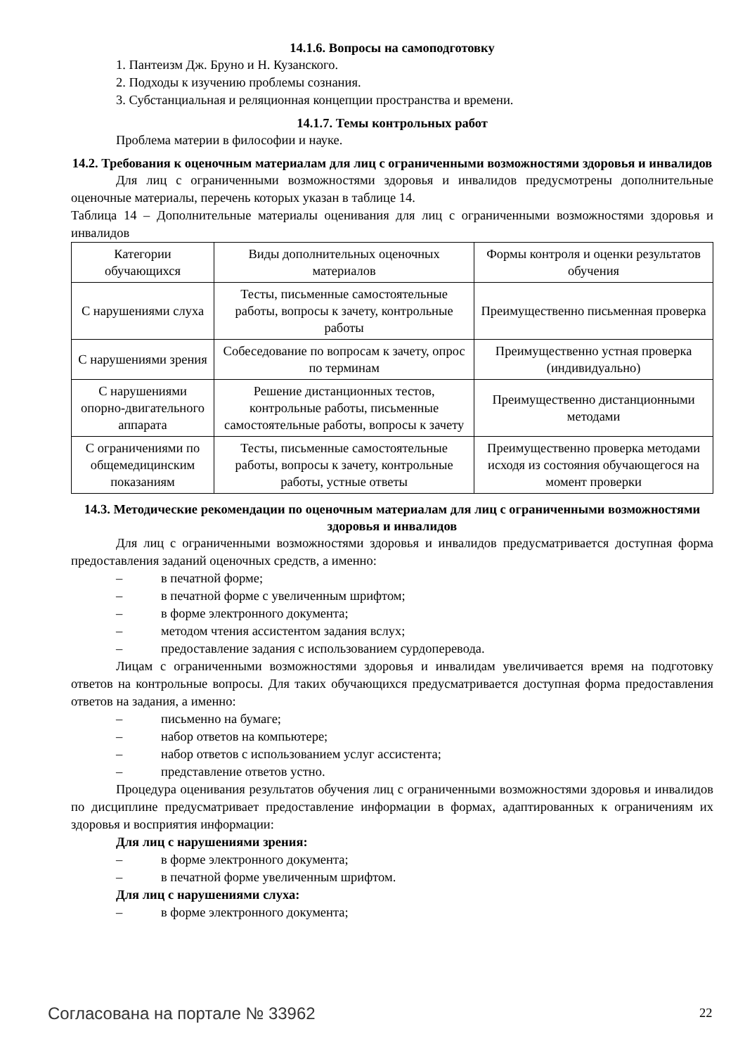14.1.6. Вопросы на самоподготовку
1. Пантеизм Дж. Бруно и Н. Кузанского.
2. Подходы к изучению проблемы сознания.
3. Субстанциальная и реляционная концепции пространства и времени.
14.1.7. Темы контрольных работ
Проблема материи в философии и науке.
14.2. Требования к оценочным материалам для лиц с ограниченными возможностями здоровья и инвалидов
Для лиц с ограниченными возможностями здоровья и инвалидов предусмотрены дополнительные оценочные материалы, перечень которых указан в таблице 14.
Таблица 14 – Дополнительные материалы оценивания для лиц с ограниченными возможностями здоровья и инвалидов
| Категории обучающихся | Виды дополнительных оценочных материалов | Формы контроля и оценки результатов обучения |
| С нарушениями слуха | Тесты, письменные самостоятельные работы, вопросы к зачету, контрольные работы | Преимущественно письменная проверка |
| С нарушениями зрения | Собеседование по вопросам к зачету, опрос по терминам | Преимущественно устная проверка (индивидуально) |
| С нарушениями опорно-двигательного аппарата | Решение дистанционных тестов, контрольные работы, письменные самостоятельные работы, вопросы к зачету | Преимущественно дистанционными методами |
| С ограничениями по общемедицинским показаниям | Тесты, письменные самостоятельные работы, вопросы к зачету, контрольные работы, устные ответы | Преимущественно проверка методами исходя из состояния обучающегося на момент проверки |
14.3. Методические рекомендации по оценочным материалам для лиц с ограниченными возможностями здоровья и инвалидов
Для лиц с ограниченными возможностями здоровья и инвалидов предусматривается доступная форма предоставления заданий оценочных средств, а именно:
– в печатной форме;
– в печатной форме с увеличенным шрифтом;
– в форме электронного документа;
– методом чтения ассистентом задания вслух;
– предоставление задания с использованием сурдоперевода.
Лицам с ограниченными возможностями здоровья и инвалидам увеличивается время на подготовку ответов на контрольные вопросы. Для таких обучающихся предусматривается доступная форма предоставления ответов на задания, а именно:
– письменно на бумаге;
– набор ответов на компьютере;
– набор ответов с использованием услуг ассистента;
– представление ответов устно.
Процедура оценивания результатов обучения лиц с ограниченными возможностями здоровья и инвалидов по дисциплине предусматривает предоставление информации в формах, адаптированных к ограничениям их здоровья и восприятия информации:
Для лиц с нарушениями зрения:
– в форме электронного документа;
– в печатной форме увеличенным шрифтом.
Для лиц с нарушениями слуха:
– в форме электронного документа;
Согласована на портале № 33962 22